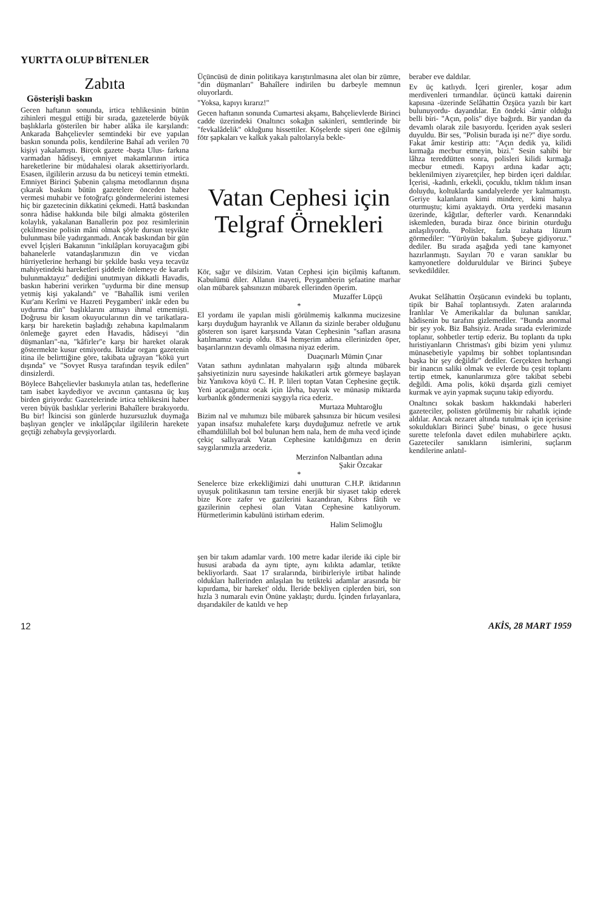YURTTA OLUP BİTENLER
Zabıta
Gösterişli baskın
Gecen haftanın sonunda, irtica tehlikesinin bütün zihinleri meşgul ettiği bir sırada, gazetelerde büyük başlıklarla gösterilen bir haber alâka ile karşılandı: Ankarada Bahçelievler semtindeki bir eve yapılan baskın sonunda polis, kendilerine Bahaî adı verilen 70 kişiyi yakalamıştı. Birçok gazete -başta Ulus- farkına varmadan hâdiseyi, emniyet makamlarının irtica hareketlerine bir müdahalesi olarak aksettiriyorlardı. Esasen, ilgililerin arzusu da bu neticeyi temin etmekti. Emniyet Birinci Şubenin çalışma metodlarının dışına çıkarak baskını bütün gazetelere önceden haber vermesi muhabir ve fotoğrafçı göndermelerini istemesi hiç bir gazetecinin dikkatini çekmedi. Hattâ baskından sonra hâdise hakkında bile bilgi almakta gösterilen kolaylık, yakalanan Banallerin poz poz resimlerinin çekilmesine polisin mâni olmak şöyle dursun teşvikte bulunması bile yadırganmadı. Ancak baskından bir gün evvel İçişleri Bakanının "inkılâpları koruyacağım gibi bahanelerle vatandaşlarımızın din ve vicdan hürriyetlerine herhangi bir şekilde baskı veya tecavüz mahiyetindeki hareketleri şiddetle önlemeye de kararlı bulunmaktayız" dediğini unutmıyan dikkatli Havadis, baskın haberini verirken "uydurma bir dine mensup yetmiş kişi yakalandı" ve "Bahaîlik ismi verilen Kur'anı Kerîmi ve Hazreti Peygamberi' inkâr eden bu uydurma din" başlıklarını atmayı ihmal etmemişti. Doğrusu bir kısım okuyucularının din ve tarikatlara- karşı bir hareketin başladığı zehabına kapılmalarım önlemeğe gayret eden Havadis, hâdiseyi "din düşmanları"-na, "kâfirler"e karşı bir hareket olarak göstermekte kusur etmiyordu. İktidar organı gazetenin itina ile belirttiğine göre, takibata uğrayan "kökü yurt dışında" ve "Sovyet Rusya tarafından teşvik edilen" dinsizlerdi.
Böylece Bahçelievler baskınıyla atılan tas, hedeflerine tam isabet kaydediyor ve avcının çantasına üç kuş birden giriyordu: Gazetelerinde irtica tehlikesini haber veren büyük baslıklar yerlerini Bahaîlere bırakıyordu. Bu bir! İkincisi son günlerde huzursuzluk duymağa başlıyan gençler ve inkılâpçılar ilgililerin harekete geçtiği zehabıyla gevşiyorlardı.
Üçüncüsü de dinin politikaya karıştırılmasına alet olan bir zümre, "din düşmanları" Bahaîlere indirilen bu darbeyle memnun oluyorlardı.
"Yoksa, kapıyı kırarız!"
Gecen haftanın sonunda Cumartesi akşamı, Bahçelievlerde Birinci cadde üzerindeki Onaltıncı sokağın sakinleri, semtlerinde bir "fevkalâdelik" okluğunu hissettiler. Köşelerde siperi öne eğilmiş fötr şapkaları ve kalkık yakalı paltolarıyla bekle-
Vatan Cephesi için Telgraf Örnekleri
Kör, sağır ve dilsizim. Vatan Cephesi için biçilmiş kaftanım. Kabulümü diler. Allanın inayeti, Peygamberin şefaatine marhar olan mübarek şahsınızın mübarek ellerinden öperim.
Muzaffer Lüpçü
*
El yordamı ile yapılan misli görülmemiş kalkınma mucizesine karşı duyduğum hayranlık ve Allanın da sizinle beraber olduğunu gösteren son işaret karşısında Vatan Cephesinin "safları arasına katılmamız vacip oldu. 834 hemşerim adına ellerinizden öper, başarılarınızın devamlı olmasına niyaz ederim.
Duaçınarlı Mümin Çınar
Vatan sathını aydınlatan mahyaların ışığı altında mübarek şahsiyetinizin nuru sayesinde hakikatleri artık görmeye başlayan biz Yanıkova köyü C. H. P. lileri toptan Vatan Cephesine geçtik. Yeni açacağımız ocak için lâvha, bayrak ve münasip miktarda kurbanlık göndermenizi saygıyla rica ederiz.
Murtaza Muhtaroğlu
Bizim nal ve mıhımızı bile mübarek şahsınıza bir hücum vesilesi yapan insafsız muhalefete karşı duyduğumuz nefretle ve artık elhamdülillah bol bol bulunan hem nala, hem de mıha vecd içinde çekiç sallıyarak Vatan Cephesine katıldığımızı en derin saygılarımızla arzederiz.
Merzinfon Nalbantları adına
Şakir Özcakar
*
Senelerce bize erkekliğimizi dahi unutturan C.H.P. iktidarının uyuşuk politikasının tam tersine enerjik bir siyaset takip ederek bize Kore zafer ve gazilerini kazandıran, Kıbrıs fâtih ve gazilerinin cephesi olan Vatan Cephesine katılıyorum. Hürmetlerimin kabulünü istirham ederim.
Halim Selimoğlu
şen bir takım adamlar vardı. 100 metre kadar ileride iki ciple bir hususi arabada da aynı tipte, aynı kılıkta adamlar, tetikte bekliyorlardı. Saat 17 sıralarında, biribirleriyle irtibat halinde oldukları hallerinden anlaşılan bu tetikteki adamlar arasında bir kıpırdama, bir hareket' oldu. İleride bekliyen ciplerden biri, son hızla 3 numaralı evin Önüne yaklaştı; durdu. İçinden fırlayanlara, dışarıdakiler de katıldı ve hep
beraber eve daldılar.
Ev üç katlıydı. İçeri girenler, koşar adım merdivenleri tırmandılar. üçüncü kattaki dairenin kapısına -üzerinde Selâhattin Özşüca yazılı bir kart bulunuyordu- dayandılar. En öndeki -âmir olduğu belli biri- "Açın, polis" diye bağırdı. Bir yandan da devamlı olarak zile basıyordu. İçeriden ayak sesleri duyuldu. Bir ses, "Polisin burada işi ne?" diye sordu. Fakat âmir kestirip attı: "Açın dedik ya, kilidi kırmağa mecbur etmeyin, bizi." Sesin sahibi bir lâhza tereddütten sonra, polisleri kilidi kırmağa mecbur etmedi. Kapıyı ardına kadar açtı; beklenilmiyen ziyaretçiler, hep birden içeri daldılar. İçerisi, -kadınlı, erkekli, çocuklu, tıklım tıklım insan doluydu, koltuklarda sandalyelerde yer kalmamıştı. Geriye kalanların kimi mindere, kimi halıya oturmuştu; kimi ayaktaydı. Orta yerdeki masanın üzerinde, kâğıtlar, defterler vardı. Kenarındaki iskemleden, burada biraz önce birinin oturduğu anlaşılıyordu. Polisler, fazla izahata lüzum görmediler: "Yürüyün bakalım. Şubeye gidiyoruz." dediler. Bu sırada aşağıda yedi tane kamyonet hazırlanmıştı. Sayıları 70 e varan sanıklar bu kamyonetlere dolduruldular ve Birinci Şubeye sevkedildiler.
Avukat Selâhattin Özşücanın evindeki bu toplantı, tipik bir Bahaî toplantısıydı. Zaten aralarında İranlılar Ve Amerikalılar da bulunan sanıklar, hâdisenin bu tarafını gizlemediler. "Bunda anormal bir şey yok. Biz Bahsiyiz. Arada sırada evlerimizde toplanır, sohbetler tertip ederiz. Bu toplantı da tıpkı hıristiyanların Christmas'ı gibi bizim yeni yılımız münasebetiyle yapılmış bir sohbet toplantısından başka bir şey değildir" dediler. Gerçekten herhangi bir inancın saliki olmak ve evlerde bu çeşit toplantı tertip etmek, kanunlarımıza göre takibat sebebi değildi. Ama polis, kökü dışarda gizli cemiyet kurmak ve ayin yapmak suçunu takip ediyordu.
Onaltıncı sokak baskım hakkındaki haberleri gazeteciler, polisten görülmemiş bir rahatlık içinde aldılar. Ancak nezaret altında tutulmak için içerisine sokuldukları Birinci Şube' binası, o gece hususi surette telefonla davet edilen muhabirlere açıktı. Gazeteciler sanıkların isimlerini, suçlarım kendilerine anlatıl-
12 AKİS, 28 MART 1959